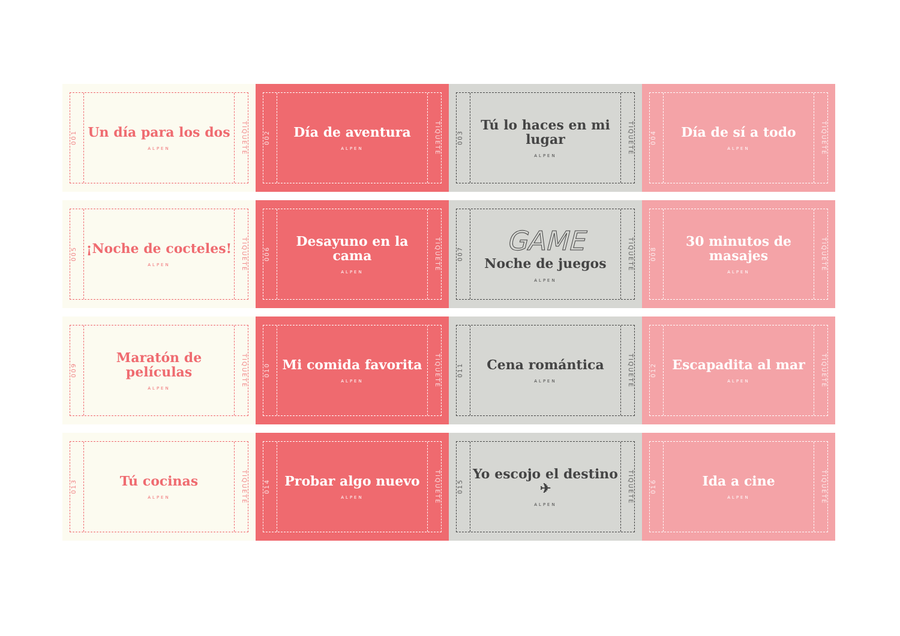001
Un día para los dos
ALPEN
TIQUETE
002
Día de aventura
ALPEN
TIQUETE
003
Tú lo haces en mi lugar
ALPEN
TIQUETE
004
Día de sí a todo
ALPEN
TIQUETE
005
¡Noche de cocteles!
ALPEN
TIQUETE
006
Desayuno en la cama
ALPEN
TIQUETE
007
GAME
Noche de juegos
ALPEN
TIQUETE
008
30 minutos de masajes
ALPEN
TIQUETE
009
Maratón de películas
ALPEN
TIQUETE
010
Mi comida favorita
ALPEN
TIQUETE
011
Cena romántica
ALPEN
TIQUETE
012
Escapadita al mar
ALPEN
TIQUETE
013
Tú cocinas
ALPEN
TIQUETE
014
Probar algo nuevo
ALPEN
TIQUETE
015
Yo escojo el destino ✈
ALPEN
TIQUETE
016
Ida a cine
ALPEN
TIQUETE